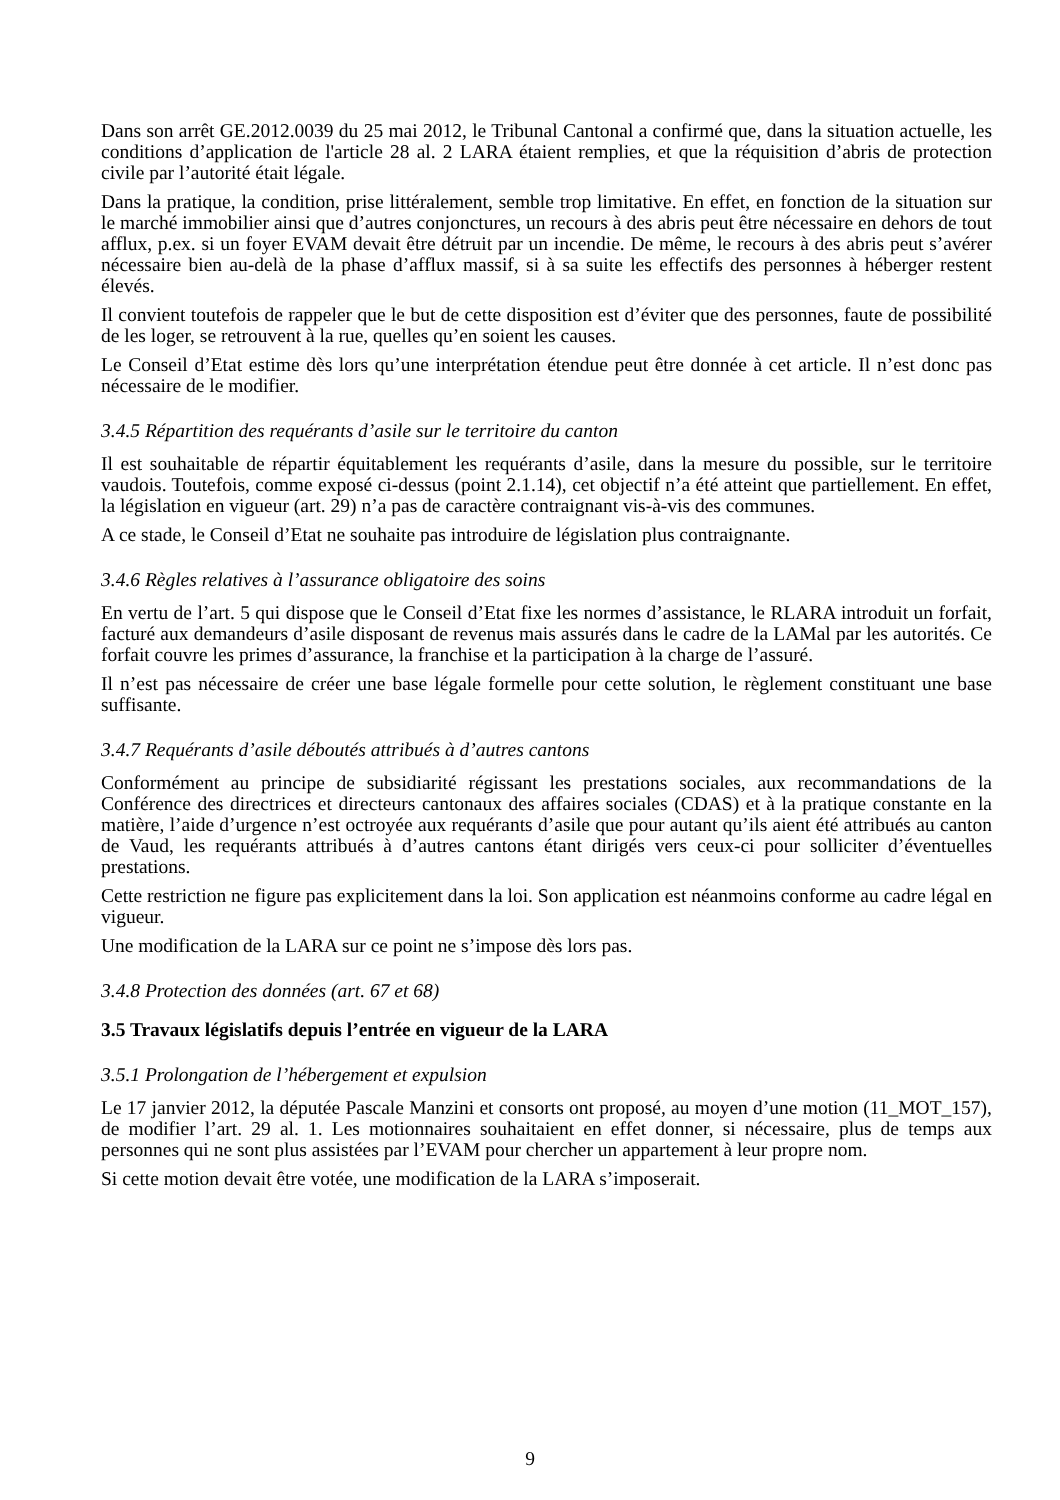Dans son arrêt GE.2012.0039 du 25 mai 2012, le Tribunal Cantonal a confirmé que, dans la situation actuelle, les conditions d’application de l'article 28 al. 2 LARA étaient remplies, et que la réquisition d’abris de protection civile par l’autorité était légale.
Dans la pratique, la condition, prise littéralement, semble trop limitative. En effet, en fonction de la situation sur le marché immobilier ainsi que d’autres conjonctures, un recours à des abris peut être nécessaire en dehors de tout afflux, p.ex. si un foyer EVAM devait être détruit par un incendie. De même, le recours à des abris peut s’avérer nécessaire bien au-delà de la phase d’afflux massif, si à sa suite les effectifs des personnes à héberger restent élevés.
Il convient toutefois de rappeler que le but de cette disposition est d’éviter que des personnes, faute de possibilité de les loger, se retrouvent à la rue, quelles qu’en soient les causes.
Le Conseil d’Etat estime dès lors qu’une interprétation étendue peut être donnée à cet article. Il n’est donc pas nécessaire de le modifier.
3.4.5 Répartition des requérants d’asile sur le territoire du canton
Il est souhaitable de répartir équitablement les requérants d’asile, dans la mesure du possible, sur le territoire vaudois. Toutefois, comme exposé ci-dessus (point 2.1.14), cet objectif n’a été atteint que partiellement. En effet, la législation en vigueur (art. 29) n’a pas de caractère contraignant vis-à-vis des communes.
A ce stade, le Conseil d’Etat ne souhaite pas introduire de législation plus contraignante.
3.4.6 Règles relatives à l’assurance obligatoire des soins
En vertu de l’art. 5 qui dispose que le Conseil d’Etat fixe les normes d’assistance, le RLARA introduit un forfait, facturé aux demandeurs d’asile disposant de revenus mais assurés dans le cadre de la LAMal par les autorités. Ce forfait couvre les primes d’assurance, la franchise et la participation à la charge de l’assuré.
Il n’est pas nécessaire de créer une base légale formelle pour cette solution, le règlement constituant une base suffisante.
3.4.7 Requérants d’asile déboutés attribués à d’autres cantons
Conformément au principe de subsidiarité régissant les prestations sociales, aux recommandations de la Conférence des directrices et directeurs cantonaux des affaires sociales (CDAS) et à la pratique constante en la matière, l’aide d’urgence n’est octroyée aux requérants d’asile que pour autant qu’ils aient été attribués au canton de Vaud, les requérants attribués à d’autres cantons étant dirigés vers ceux-ci pour solliciter d’éventuelles prestations.
Cette restriction ne figure pas explicitement dans la loi. Son application est néanmoins conforme au cadre légal en vigueur.
Une modification de la LARA sur ce point ne s’impose dès lors pas.
3.4.8 Protection des données (art. 67 et 68)
3.5 Travaux législatifs depuis l’entrée en vigueur de la LARA
3.5.1 Prolongation de l’hébergement et expulsion
Le 17 janvier 2012, la députée Pascale Manzini et consorts ont proposé, au moyen d’une motion (11_MOT_157), de modifier l’art. 29 al. 1. Les motionnaires souhaitaient en effet donner, si nécessaire, plus de temps aux personnes qui ne sont plus assistées par l’EVAM pour chercher un appartement à leur propre nom.
Si cette motion devait être votée, une modification de la LARA s’imposerait.
9